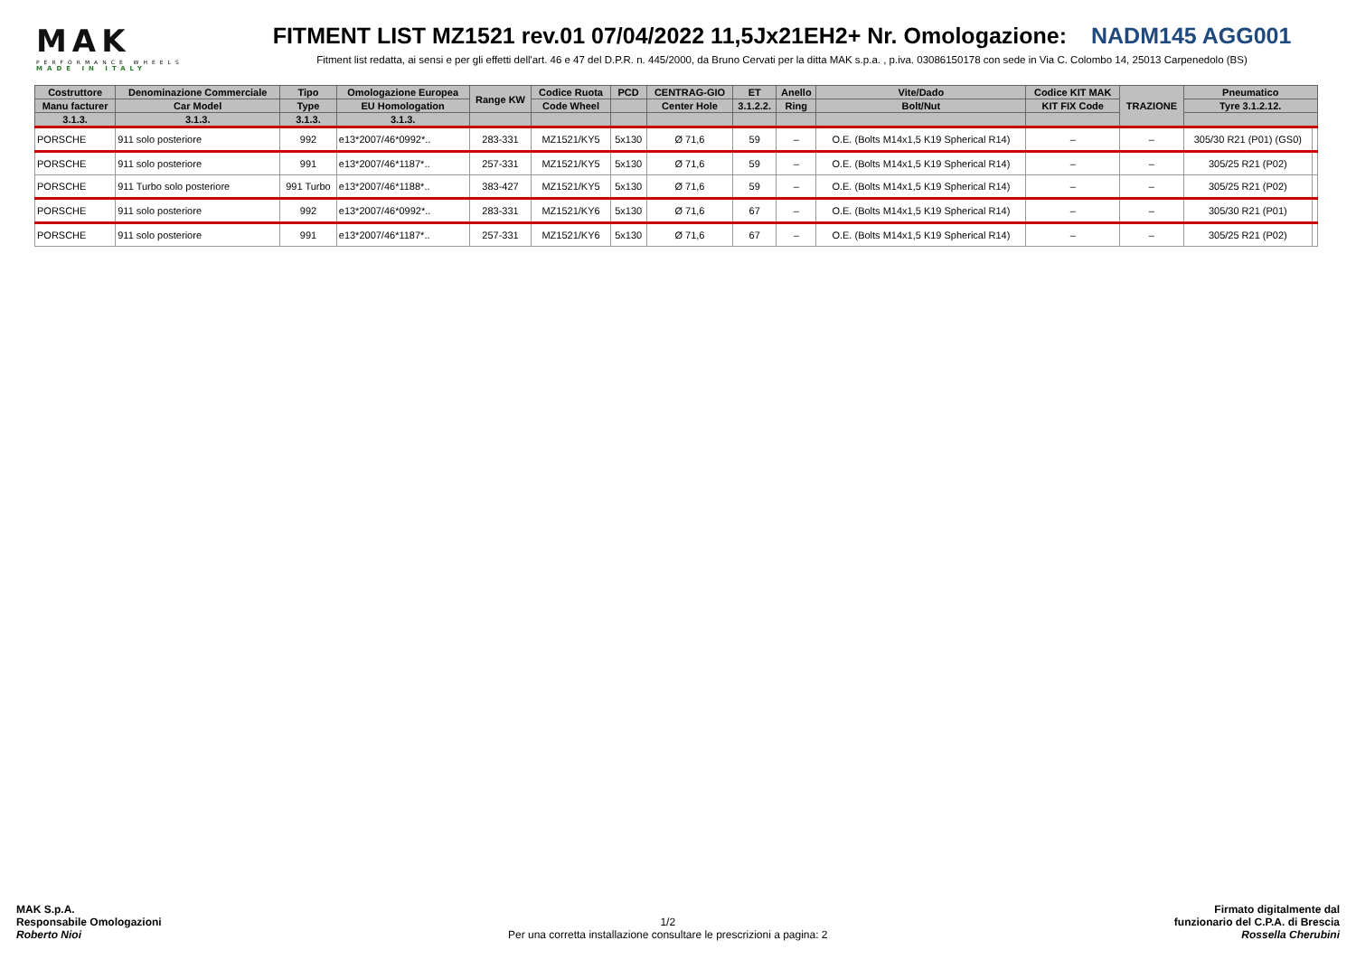MAK
PERFORMANCE WHEELS
MADE IN ITALY
FITMENT LIST MZ1521 rev.01 07/04/2022 11,5Jx21EH2+ Nr. Omologazione: NADM145 AGG001
Fitment list redatta, ai sensi e per gli effetti dell'art. 46 e 47 del D.P.R. n. 445/2000, da Bruno Cervati per la ditta MAK s.p.a. , p.iva. 03086150178 con sede in Via C. Colombo 14, 25013 Carpenedolo (BS)
| Costruttore | Denominazione Commerciale | Tipo | Omologazione Europea | Range KW | Codice Ruota | PCD | CENTRAG-GIO | ET | Anello | Vite/Dado | Codice KIT MAK | TRAZIONE | Pneumatico | |
| --- | --- | --- | --- | --- | --- | --- | --- | --- | --- | --- | --- | --- | --- | --- |
| Manu facturer | Car Model | Type | EU Homologation | | Code Wheel | | Center Hole | 3.1.2.2. | Ring | Bolt/Nut | KIT FIX Code | | Tyre 3.1.2.12. | |
| 3.1.3. | 3.1.3. | 3.1.3. | 3.1.3. | | | | | | | | | | | |
| PORSCHE | 911 solo posteriore | 992 | e13*2007/46*0992*.. | 283-331 | MZ1521/KY5 | 5x130 | Ø 71,6 | 59 | – | O.E. (Bolts M14x1,5 K19 Spherical R14) | – | – | 305/30 R21 (P01) (GS0) | |
| PORSCHE | 911 solo posteriore | 991 | e13*2007/46*1187*.. | 257-331 | MZ1521/KY5 | 5x130 | Ø 71,6 | 59 | – | O.E. (Bolts M14x1,5 K19 Spherical R14) | – | – | 305/25 R21 (P02) | |
| PORSCHE | 911 Turbo solo posteriore | 991 Turbo | e13*2007/46*1188*.. | 383-427 | MZ1521/KY5 | 5x130 | Ø 71,6 | 59 | – | O.E. (Bolts M14x1,5 K19 Spherical R14) | – | – | 305/25 R21 (P02) | |
| PORSCHE | 911 solo posteriore | 992 | e13*2007/46*0992*.. | 283-331 | MZ1521/KY6 | 5x130 | Ø 71,6 | 67 | – | O.E. (Bolts M14x1,5 K19 Spherical R14) | – | – | 305/30 R21 (P01) | |
| PORSCHE | 911 solo posteriore | 991 | e13*2007/46*1187*.. | 257-331 | MZ1521/KY6 | 5x130 | Ø 71,6 | 67 | – | O.E. (Bolts M14x1,5 K19 Spherical R14) | – | – | 305/25 R21 (P02) | |
MAK S.p.A.
Responsabile Omologazioni
Roberto Nioi
1/2
Per una corretta installazione consultare le prescrizioni a pagina: 2
Firmato digitalmente dal
funzionario del C.P.A. di Brescia
Rossella Cherubini